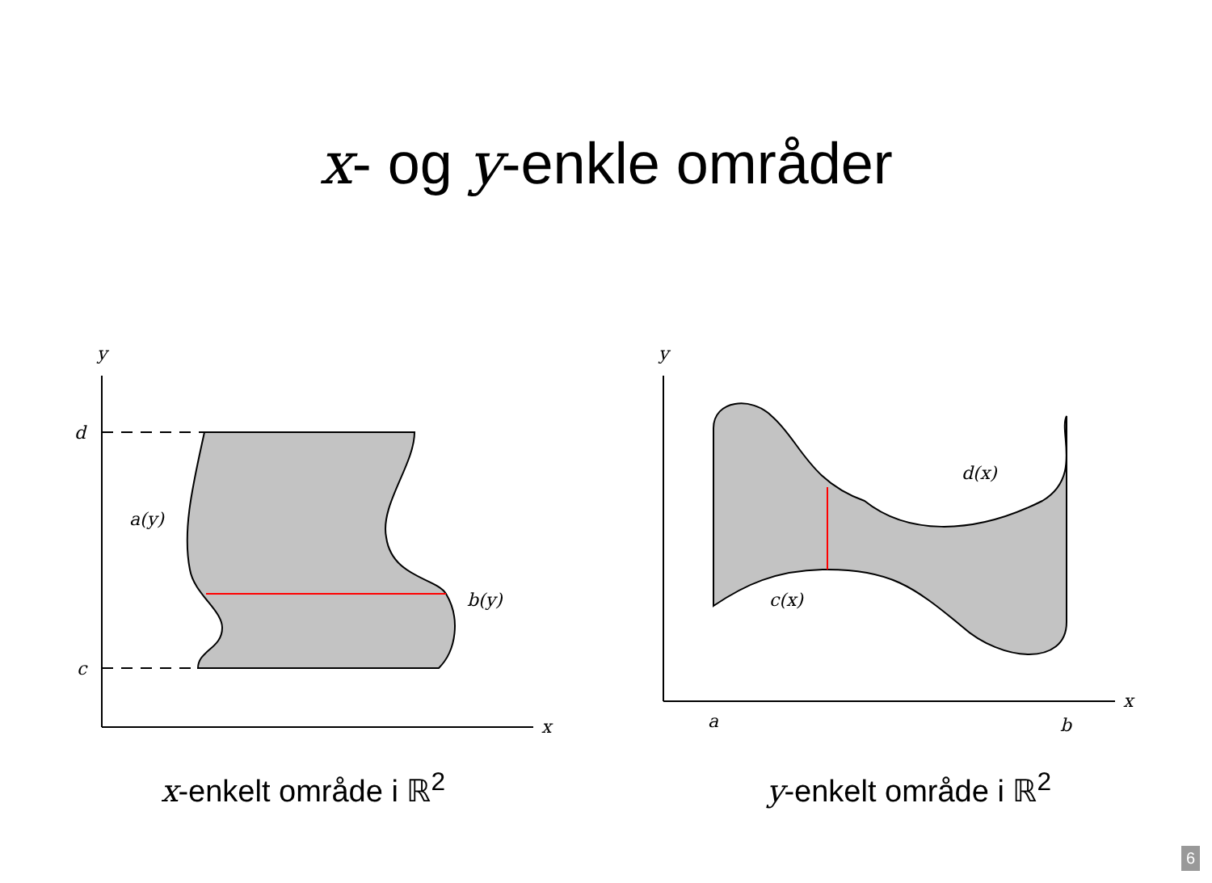x- og y-enkle områder
y
x
d
c
a(y)
b(y)
x-enkelt område i ℝ<sup>2</sup>
y
x
a
b
d(x)
c(x)
y-enkelt område i ℝ<sup>2</sup>
6